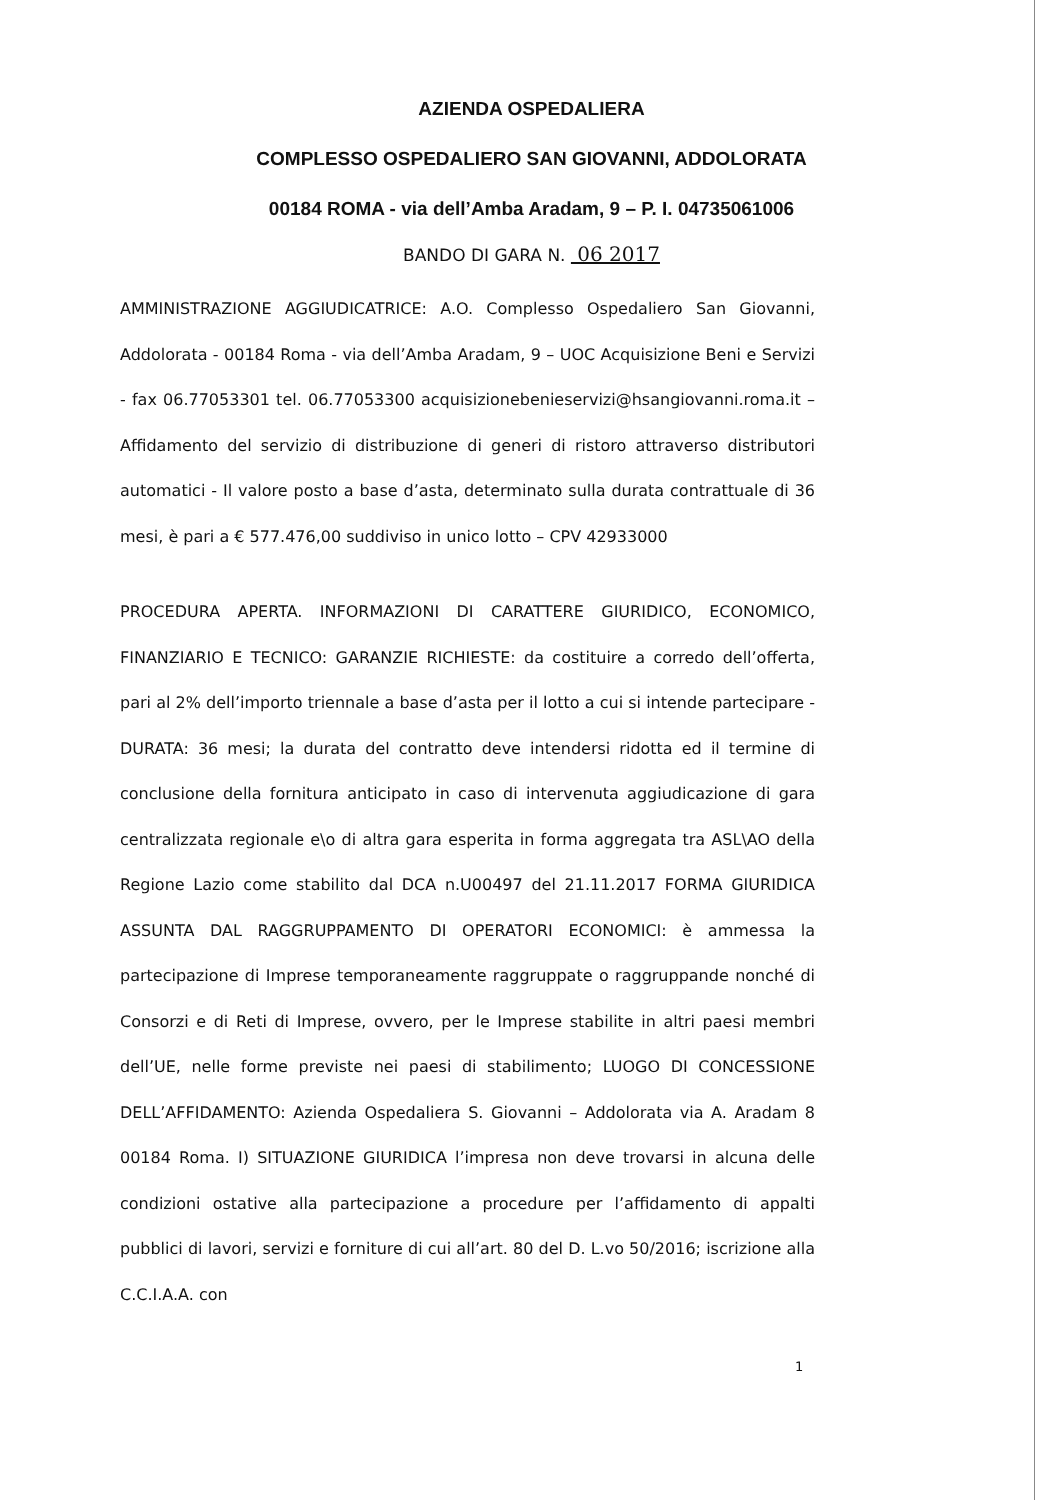AZIENDA OSPEDALIERA
COMPLESSO OSPEDALIERO SAN GIOVANNI, ADDOLORATA
00184 ROMA - via dell’Amba Aradam, 9 – P. I. 04735061006
BANDO DI GARA N. 06 2017
AMMINISTRAZIONE AGGIUDICATRICE: A.O. Complesso Ospedaliero San Giovanni, Addolorata - 00184 Roma - via dell’Amba Aradam, 9 – UOC Acquisizione Beni e Servizi - fax 06.77053301 tel. 06.77053300 acquisizionebenieservizi@hsangiovanni.roma.it – Affidamento del servizio di distribuzione di generi di ristoro attraverso distributori automatici - Il valore posto a base d’asta, determinato sulla durata contrattuale di 36 mesi, è pari a € 577.476,00 suddiviso in unico lotto – CPV 42933000
PROCEDURA APERTA. INFORMAZIONI DI CARATTERE GIURIDICO, ECONOMICO, FINANZIARIO E TECNICO: GARANZIE RICHIESTE: da costituire a corredo dell’offerta, pari al 2% dell’importo triennale a base d’asta per il lotto a cui si intende partecipare - DURATA: 36 mesi; la durata del contratto deve intendersi ridotta ed il termine di conclusione della fornitura anticipato in caso di intervenuta aggiudicazione di gara centralizzata regionale e\o di altra gara esperita in forma aggregata tra ASL\AO della Regione Lazio come stabilito dal DCA n.U00497 del 21.11.2017 FORMA GIURIDICA ASSUNTA DAL RAGGRUPPAMENTO DI OPERATORI ECONOMICI: è ammessa la partecipazione di Imprese temporaneamente raggruppate o raggruppande nonché di Consorzi e di Reti di Imprese, ovvero, per le Imprese stabilite in altri paesi membri dell’UE, nelle forme previste nei paesi di stabilimento; LUOGO DI CONCESSIONE DELL’AFFIDAMENTO: Azienda Ospedaliera S. Giovanni – Addolorata via A. Aradam 8 00184 Roma. I) SITUAZIONE GIURIDICA l’impresa non deve trovarsi in alcuna delle condizioni ostative alla partecipazione a procedure per l’affidamento di appalti pubblici di lavori, servizi e forniture di cui all’art. 80 del D. L.vo 50/2016; iscrizione alla C.C.I.A.A. con
1